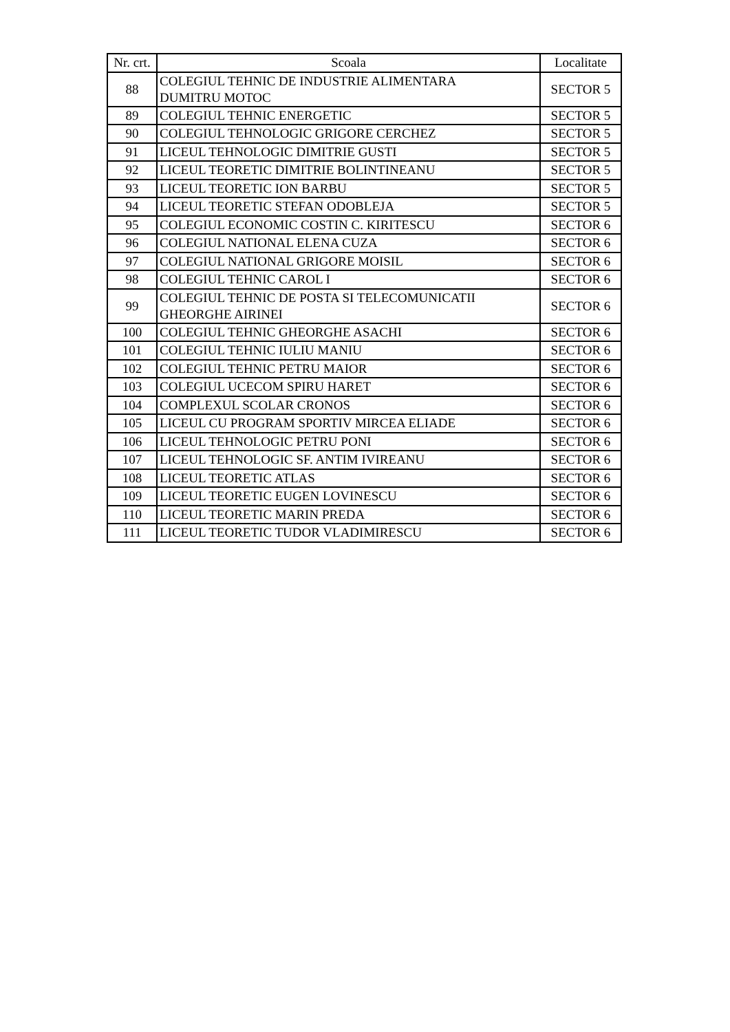| Nr. crt. | Scoala | Localitate |
| --- | --- | --- |
| 88 | COLEGIUL TEHNIC DE INDUSTRIE ALIMENTARA DUMITRU MOTOC | SECTOR 5 |
| 89 | COLEGIUL TEHNIC ENERGETIC | SECTOR 5 |
| 90 | COLEGIUL TEHNOLOGIC GRIGORE CERCHEZ | SECTOR 5 |
| 91 | LICEUL TEHNOLOGIC DIMITRIE GUSTI | SECTOR 5 |
| 92 | LICEUL TEORETIC DIMITRIE BOLINTINEANU | SECTOR 5 |
| 93 | LICEUL TEORETIC ION BARBU | SECTOR 5 |
| 94 | LICEUL TEORETIC STEFAN ODOBLEJA | SECTOR 5 |
| 95 | COLEGIUL ECONOMIC COSTIN C. KIRITESCU | SECTOR 6 |
| 96 | COLEGIUL NATIONAL ELENA CUZA | SECTOR 6 |
| 97 | COLEGIUL NATIONAL GRIGORE MOISIL | SECTOR 6 |
| 98 | COLEGIUL TEHNIC CAROL I | SECTOR 6 |
| 99 | COLEGIUL TEHNIC DE POSTA SI TELECOMUNICATII GHEORGHE AIRINEI | SECTOR 6 |
| 100 | COLEGIUL TEHNIC GHEORGHE ASACHI | SECTOR 6 |
| 101 | COLEGIUL TEHNIC IULIU MANIU | SECTOR 6 |
| 102 | COLEGIUL TEHNIC PETRU MAIOR | SECTOR 6 |
| 103 | COLEGIUL UCECOM SPIRU HARET | SECTOR 6 |
| 104 | COMPLEXUL SCOLAR CRONOS | SECTOR 6 |
| 105 | LICEUL CU PROGRAM SPORTIV MIRCEA ELIADE | SECTOR 6 |
| 106 | LICEUL TEHNOLOGIC PETRU PONI | SECTOR 6 |
| 107 | LICEUL TEHNOLOGIC SF. ANTIM IVIREANU | SECTOR 6 |
| 108 | LICEUL TEORETIC ATLAS | SECTOR 6 |
| 109 | LICEUL TEORETIC EUGEN LOVINESCU | SECTOR 6 |
| 110 | LICEUL TEORETIC MARIN PREDA | SECTOR 6 |
| 111 | LICEUL TEORETIC TUDOR VLADIMIRESCU | SECTOR 6 |